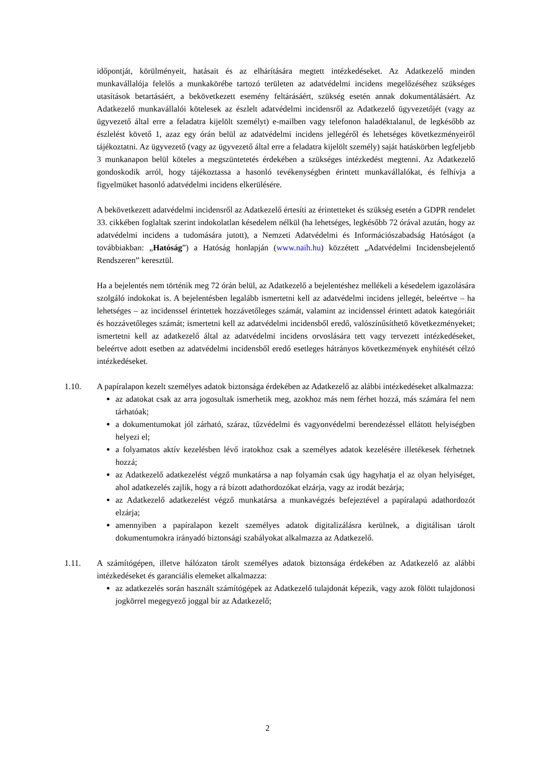időpontját, körülményeit, hatásait és az elhárítására megtett intézkedéseket. Az Adatkezelő minden munkavállalója felelős a munkakörébe tartozó területen az adatvédelmi incidens megelőzéséhez szükséges utasítások betartásáért, a bekövetkezett esemény feltárásáért, szükség esetén annak dokumentálásáért. Az Adatkezelő munkavállalói kötelesek az észlelt adatvédelmi incidensről az Adatkezelő ügyvezetőjét (vagy az ügyvezető által erre a feladatra kijelölt személyt) e-mailben vagy telefonon haladéktalanul, de legkésőbb az észlelést követő 1, azaz egy órán belül az adatvédelmi incidens jellegéről és lehetséges következményeiről tájékoztatni. Az ügyvezető (vagy az ügyvezető által erre a feladatra kijelölt személy) saját hatáskörben legfeljebb 3 munkanapon belül köteles a megszüntetetés érdekében a szükséges intézkedést megtenni. Az Adatkezelő gondoskodik arról, hogy tájékoztassa a hasonló tevékenységben érintett munkavállalókat, és felhívja a figyelmüket hasonló adatvédelmi incidens elkerülésére.
A bekövetkezett adatvédelmi incidensről az Adatkezelő értesíti az érintetteket és szükség esetén a GDPR rendelet 33. cikkében foglaltak szerint indokolatlan késedelem nélkül (ha lehetséges, legkésőbb 72 órával azután, hogy az adatvédelmi incidens a tudomására jutott), a Nemzeti Adatvédelmi és Információszabadság Hatóságot (a továbbiakban: „Hatóság”) a Hatóság honlapján (www.naih.hu) közzétett „Adatvédelmi Incidensbejelentő Rendszeren” keresztül.
Ha a bejelentés nem történik meg 72 órán belül, az Adatkezelő a bejelentéshez mellékeli a késedelem igazolására szolgáló indokokat is. A bejelentésben legalább ismertetni kell az adatvédelmi incidens jellegét, beleértve – ha lehetséges – az incidenssel érintettek hozzávetőleges számát, valamint az incidenssel érintett adatok kategóriáit és hozzávetőleges számát; ismertetni kell az adatvédelmi incidensből eredő, valószínűsíthető következményeket; ismertetni kell az adatkezelő által az adatvédelmi incidens orvoslására tett vagy tervezett intézkedéseket, beleértve adott esetben az adatvédelmi incidensből eredő esetleges hátrányos következmények enyhítését célzó intézkedéseket.
1.10. A papíralapon kezelt személyes adatok biztonsága érdekében az Adatkezelő az alábbi intézkedéseket alkalmazza:
az adatokat csak az arra jogosultak ismerhetik meg, azokhoz más nem férhet hozzá, más számára fel nem tárhatóak;
a dokumentumokat jól zárható, száraz, tűzvédelmi és vagyonvédelmi berendezéssel ellátott helyiségben helyezi el;
a folyamatos aktív kezelésben lévő iratokhoz csak a személyes adatok kezelésére illetékesek férhetnek hozzá;
az Adatkezelő adatkezelést végző munkatársa a nap folyamán csak úgy hagyhatja el az olyan helyiséget, ahol adatkezelés zajlik, hogy a rá bízott adathordozókat elzárja, vagy az irodát bezárja;
az Adatkezelő adatkezelést végző munkatársa a munkavégzés befejeztével a papíralapú adathordozót elzárja;
amennyiben a papíralapon kezelt személyes adatok digitalizálásra kerülnek, a digitálisan tárolt dokumentumokra irányadó biztonsági szabályokat alkalmazza az Adatkezelő.
1.11. A számítógépen, illetve hálózaton tárolt személyes adatok biztonsága érdekében az Adatkezelő az alábbi intézkedéseket és garanciális elemeket alkalmazza:
az adatkezelés során használt számítógépek az Adatkezelő tulajdonát képezik, vagy azok fölött tulajdonosi jogkörrel megegyező joggal bír az Adatkezelő;
2